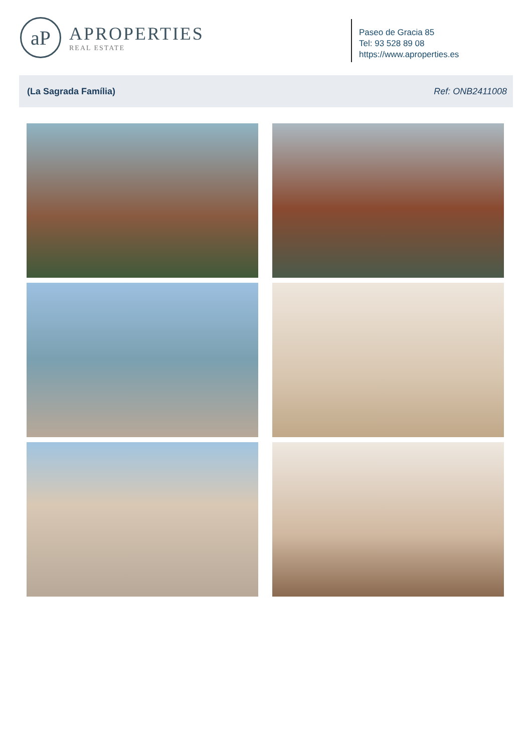aP
APROPERTIES
REAL ESTATE
Paseo de Gracia 85
Tel: 93 528 89 08
https://www.aproperties.es
(La Sagrada Família) Ref: ONB2411008